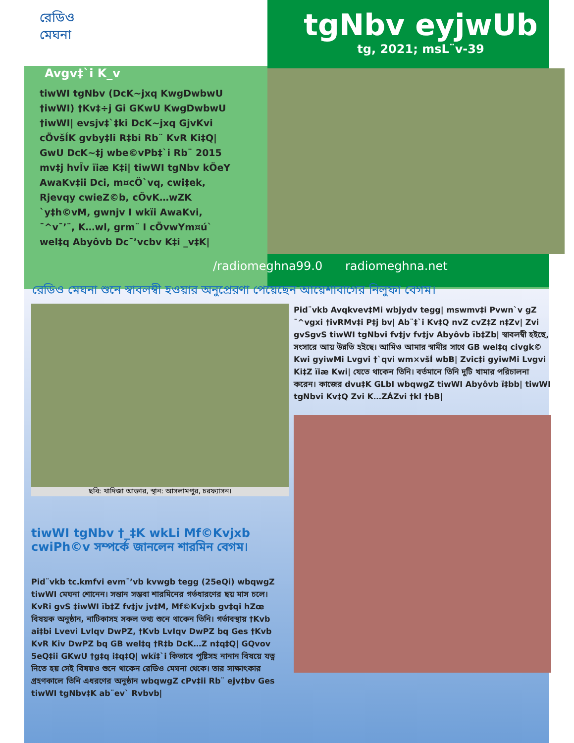রেডিও
মেঘনা
tgNbv eyjwUb
tg, 2021; msL¨v-39
Avgv‡`i K_v
tiwWI tgNbv (DcK~jxq KwgDwbwU †iwWI) †Kv‡÷j Gi GKwU KwgDwbwU †iwWI| evsjv‡`‡ki DcK~jxq GjvKvi cÖvšÍK gvby‡li R‡bi Rb¨ KvR Ki‡Q| GwU DcK~‡j wbe©vPb‡`i Rb¨ 2015 mv‡j hvÎv ïiæ K‡i| tiwWI tgNbv kÖeY AwaKv‡ii Dci, m¤cÖ`vq, cwi‡ek, Rjevqy cwieZ©b, cÖvK…wZK `y‡h©vM, gwnjv I wkïi AwaKvi, ¯^v¯’¨, K…wl, grm¨ I cÖvwYm¤ú` wel‡q Abyôvb Dc¯’vcbv K‡i _v‡K|
/radiomeghna99.0 radiomeghna.net
রেডিও মেঘনা শুনে স্বাবলম্বী হওয়ার অনুপ্রেরণা পেয়েছেন আয়েশাবাগের নিলুফা বেগম।
ছবি: খাদিজা আক্তার, স্থান: আসলামপুর, চরফ্যাসন।
tiwWI tgNbv †_‡K wkLi Mf©Kvjxb cwiPh©v সম্পর্কে জানলেন শারমিন বেগম।
Pid¨vkb tc․kmfvi evm¯’vb kvwgb tegg (25eQi) wbqwgZ tiwWI মেঘনা শোনেন। সন্তান সম্ভবা শারমিনের গর্ভধারণের ছয় মাস চলে। KvRi gvS ‡iwWI ïb‡Z fv‡jv jv‡M, Mf©Kvjxb gv‡qi hZœ বিষয়ক অনুষ্ঠান, নাটিকাসহ সকল তথ্য শুনে থাকেন তিনি। গর্ভাবস্থায় †Kvb ai‡bi Lvevi LvIqv DwPZ, †Kvb LvIqv DwPZ bq Ges †Kvb KvR Kiv DwPZ bq GB wel‡q †R‡b DcK…Z n‡q‡Q| GQvov 5eQ‡ii GKwU †g‡q i‡q‡Q| wkï‡`i কিভাবে পুষ্টিসহ নানান বিষয়ে যত্ন নিতে হয় সেই বিষয়ও শুনে থাকেন রেডিও মেঘনা থেকে। তার সাক্ষাৎকার গ্রহণকালে তিনি এধরণের অনুষ্ঠান wbqwgZ cPv‡ii Rb¨ ejv‡bv Ges tiwWI tgNbv‡K ab¨ev` Rvbvb|
Pid¨vkb Avqkvev‡Mi wbjydv tegg| mswmv‡i Pvwn`v gZ ¯^vgxi †ivRMv‡i P‡j bv| Ab¨‡`i Kv‡Q nvZ cvZ‡Z n‡Zv| Zvi gvSgvS tiwWI tgNbvi fv‡jv fv‡jv Abyôvb ïb‡Zb| স্বাবলম্বী হইছে, সংসারে আয় উন্নতি হইছে। আমিও আমার স্বামীর সাথে GB wel‡q civgk© Kwi gyiwMi Lvgvi †`qvi wm×všÍ wbB| Zvic‡i gyiwMi Lvgvi Ki‡Z ïiæ Kwi| যেতে থাকেন তিনি। বর্তমানে তিনি দুটি খামার পরিচালনা করেন। কাজের dvu‡K GLbI wbqwgZ tiwWI Abyôvb ï‡bb| tiwWI tgNbvi Kv‡Q Zvi K…ZÁZvi †kl †bB|